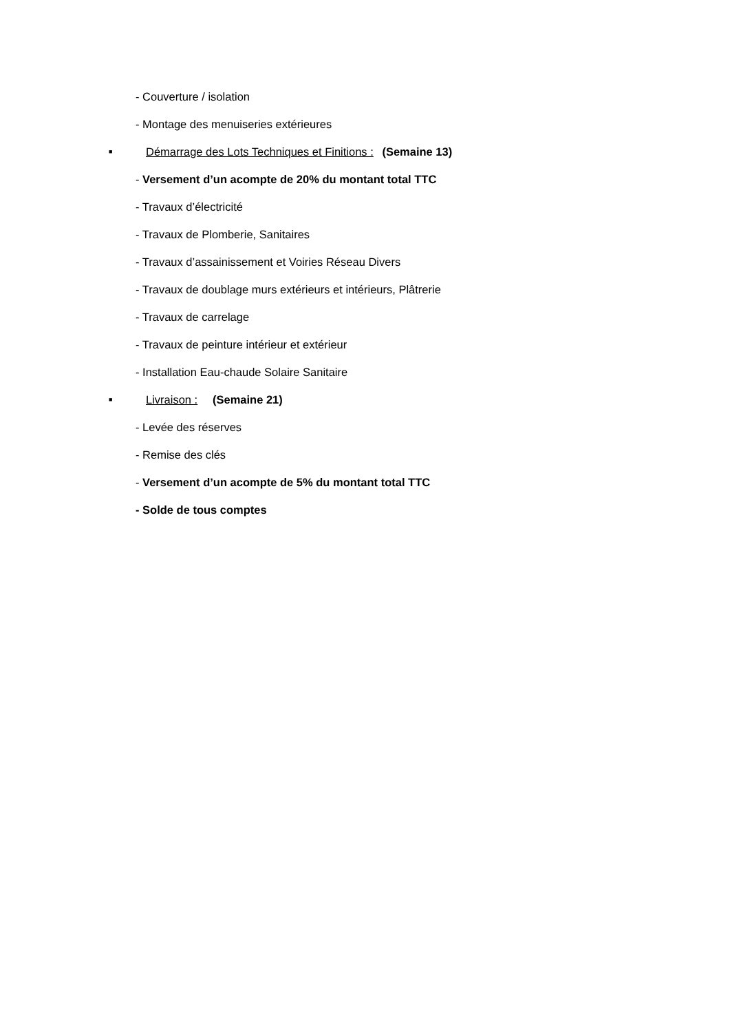- Couverture / isolation
- Montage des menuiseries extérieures
■ Démarrage des Lots Techniques et Finitions : (Semaine 13)
- Versement d’un acompte de 20% du montant total TTC
- Travaux d’électricité
- Travaux de Plomberie, Sanitaires
- Travaux d’assainissement et Voiries Réseau Divers
- Travaux de doublage murs extérieurs et intérieurs, Plâtrerie
- Travaux de carrelage
- Travaux de peinture intérieur et extérieur
- Installation Eau-chaude Solaire Sanitaire
■ Livraison : (Semaine 21)
- Levée des réserves
- Remise des clés
- Versement d’un acompte de 5% du montant total TTC
- Solde de tous comptes